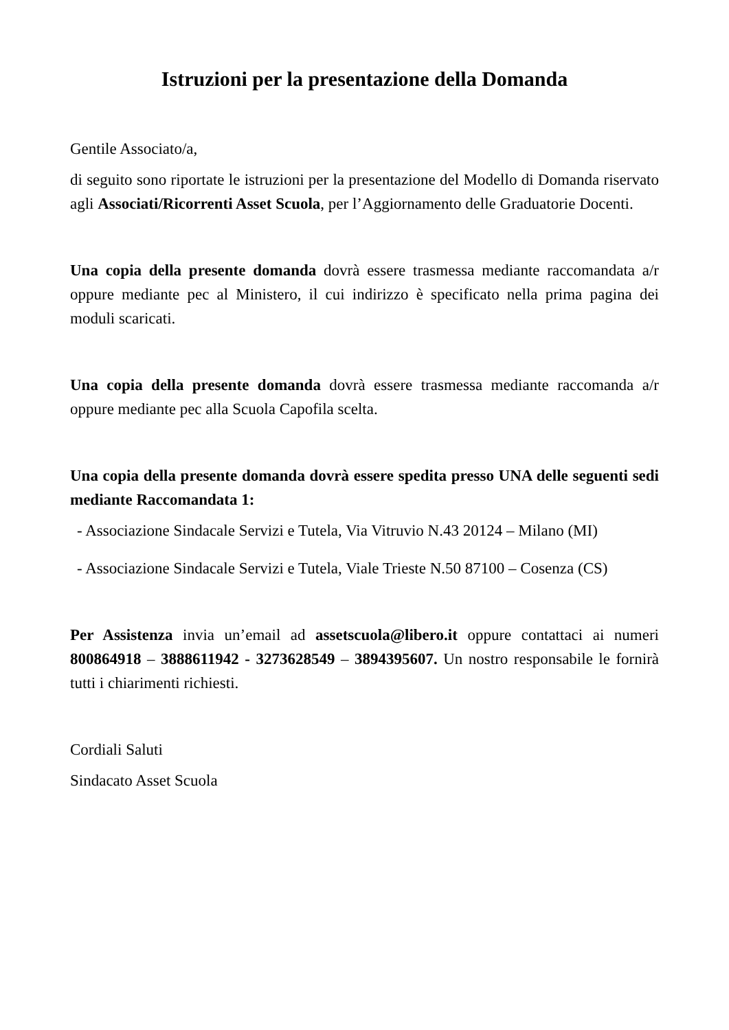Istruzioni per la presentazione della Domanda
Gentile Associato/a,
di seguito sono riportate le istruzioni per la presentazione del Modello di Domanda riservato agli Associati/Ricorrenti Asset Scuola, per l’Aggiornamento delle Graduatorie Docenti.
Una copia della presente domanda dovrà essere trasmessa mediante raccomandata a/r oppure mediante pec al Ministero, il cui indirizzo è specificato nella prima pagina dei moduli scaricati.
Una copia della presente domanda dovrà essere trasmessa mediante raccomanda a/r oppure mediante pec alla Scuola Capofila scelta.
Una copia della presente domanda dovrà essere spedita presso UNA delle seguenti sedi mediante Raccomandata 1:
- Associazione Sindacale Servizi e Tutela, Via Vitruvio N.43 20124 – Milano (MI)
- Associazione Sindacale Servizi e Tutela, Viale Trieste N.50 87100 – Cosenza (CS)
Per Assistenza invia un’email ad assetscuola@libero.it oppure contattaci ai numeri 800864918 – 3888611942 - 3273628549 – 3894395607. Un nostro responsabile le fornirà tutti i chiarimenti richiesti.
Cordiali Saluti
Sindacato Asset Scuola